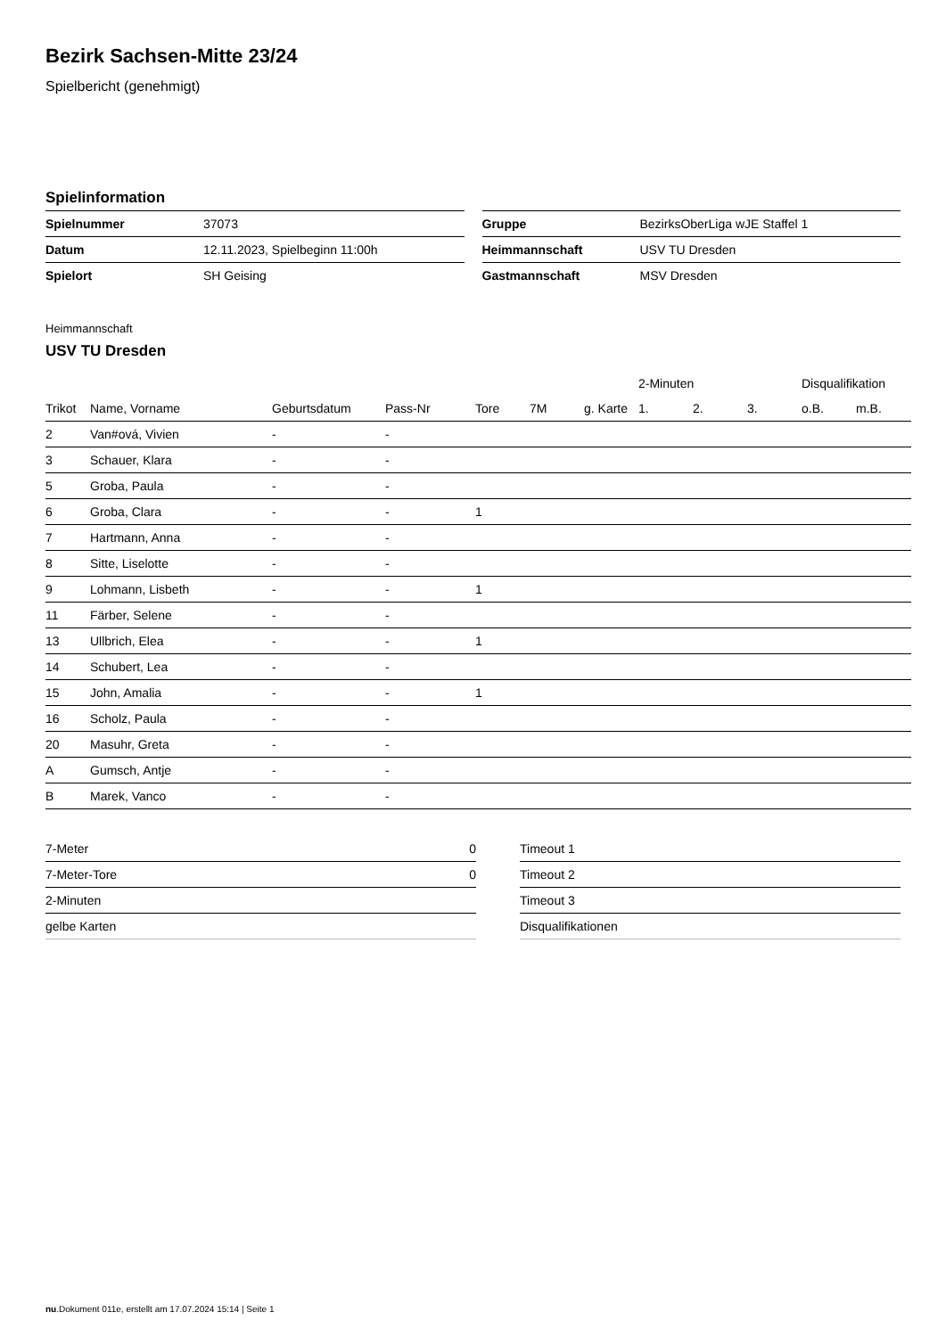Bezirk Sachsen-Mitte 23/24
Spielbericht (genehmigt)
Spielinformation
| Spielnummer | 37073 |
| Datum | 12.11.2023, Spielbeginn 11:00h |
| Spielort | SH Geising |
| Gruppe | BezirksOberLiga wJE Staffel 1 |
| Heimmannschaft | USV TU Dresden |
| Gastmannschaft | MSV Dresden |
Heimmannschaft
USV TU Dresden
| | | | | | | | 2-Minuten | | | Disqualifikation | |
| --- | --- | --- | --- | --- | --- | --- | --- | --- | --- | --- | --- |
| Trikot | Name, Vorname | Geburtsdatum | Pass-Nr | Tore | 7M | g. Karte | 1. | 2. | 3. | o.B. | m.B. |
| 2 | Van#ová, Vivien | - | - | | | | | | | | |
| 3 | Schauer, Klara | - | - | | | | | | | | |
| 5 | Groba, Paula | - | - | | | | | | | | |
| 6 | Groba, Clara | - | - | 1 | | | | | | | |
| 7 | Hartmann, Anna | - | - | | | | | | | | |
| 8 | Sitte, Liselotte | - | - | | | | | | | | |
| 9 | Lohmann, Lisbeth | - | - | 1 | | | | | | | |
| 11 | Färber, Selene | - | - | | | | | | | | |
| 13 | Ullbrich, Elea | - | - | 1 | | | | | | | |
| 14 | Schubert, Lea | - | - | | | | | | | | |
| 15 | John, Amalia | - | - | 1 | | | | | | | |
| 16 | Scholz, Paula | - | - | | | | | | | | |
| 20 | Masuhr, Greta | - | - | | | | | | | | |
| A | Gumsch, Antje | - | - | | | | | | | | |
| B | Marek, Vanco | - | - | | | | | | | | |
| 7-Meter | 0 |
| 7-Meter-Tore | 0 |
| 2-Minuten | |
| gelbe Karten | |
| Timeout 1 |
| Timeout 2 |
| Timeout 3 |
| Disqualifikationen |
nu.Dokument 011e, erstellt am 17.07.2024 15:14 | Seite 1